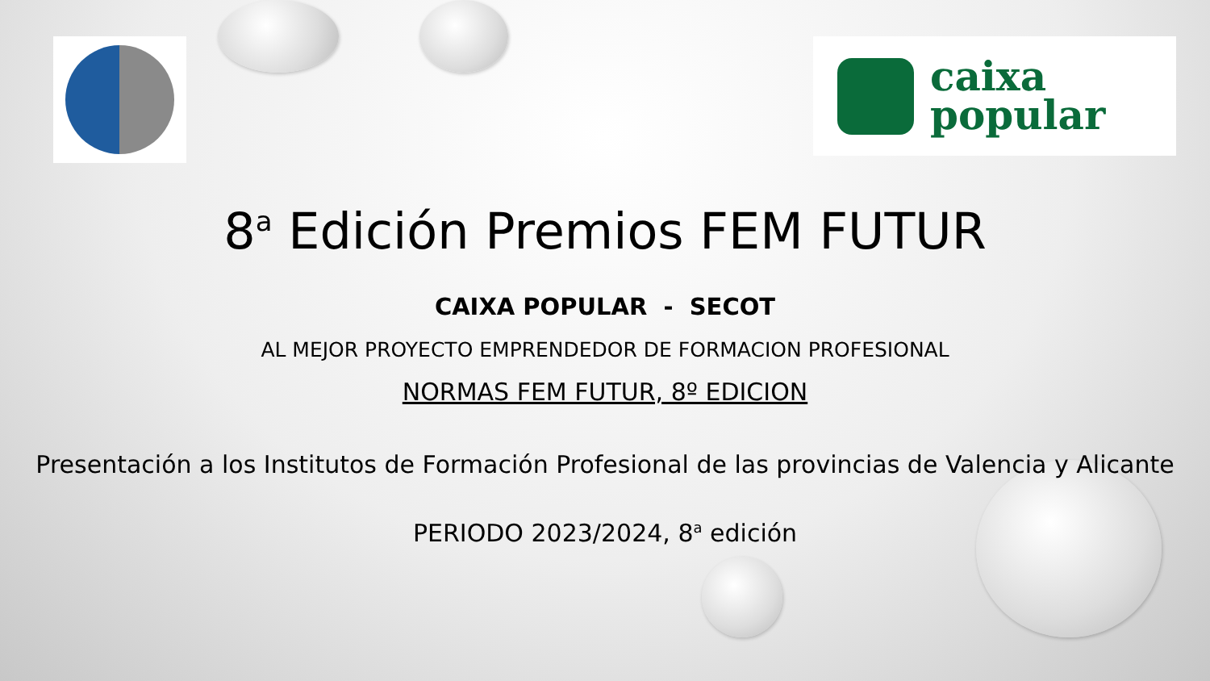caixa
popular
8<sup>a</sup> Edición Premios FEM FUTUR
CAIXA POPULAR - SECOT
AL MEJOR PROYECTO EMPRENDEDOR DE FORMACION PROFESIONAL
NORMAS FEM FUTUR, 8º EDICION
Presentación a los Institutos de Formación Profesional de las provincias de Valencia y Alicante
PERIODO 2023/2024, 8<sup>a</sup> edición